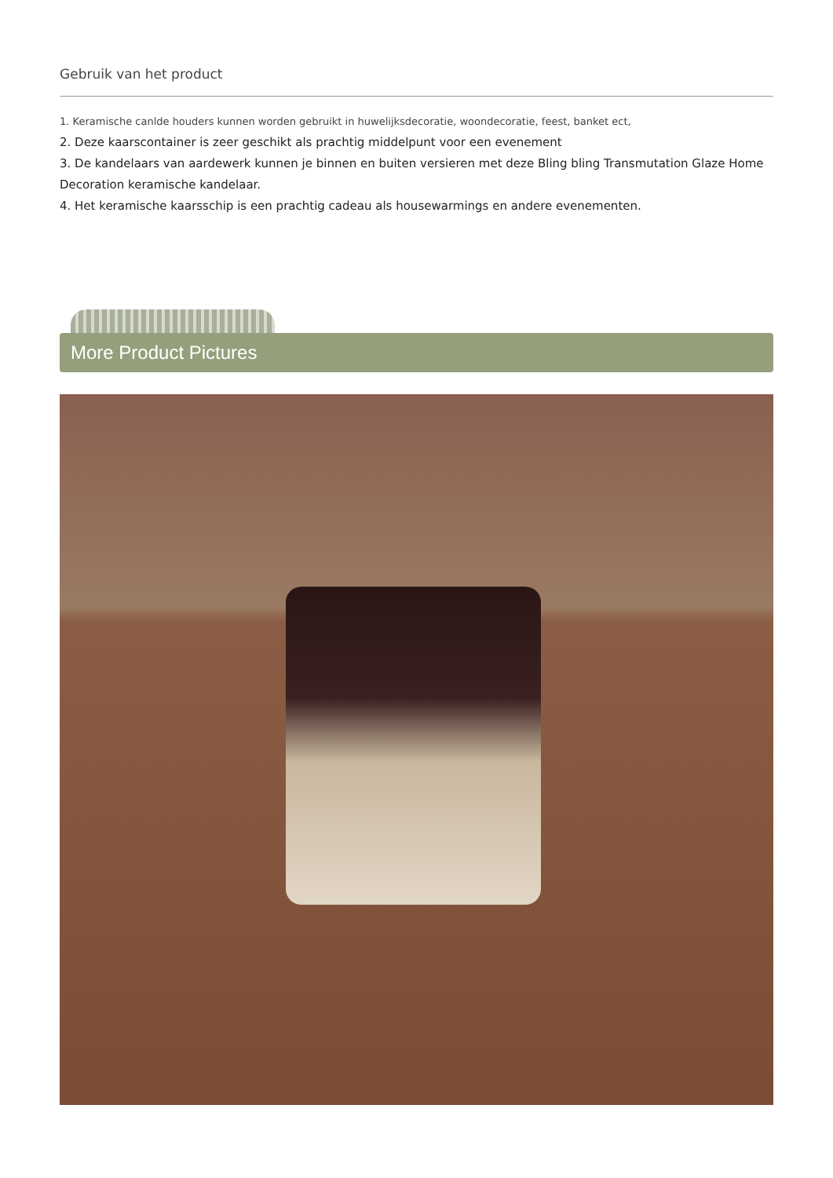Gebruik van het product
1. Keramische canlde houders kunnen worden gebruikt in huwelijksdecoratie, woondecoratie, feest, banket ect,
2. Deze kaarscontainer is zeer geschikt als prachtig middelpunt voor een evenement
3. De kandelaars van aardewerk kunnen je binnen en buiten versieren met deze Bling bling Transmutation Glaze Home Decoration keramische kandelaar.
4. Het keramische kaarsschip is een prachtig cadeau als housewarmings en andere evenementen.
More Product Pictures